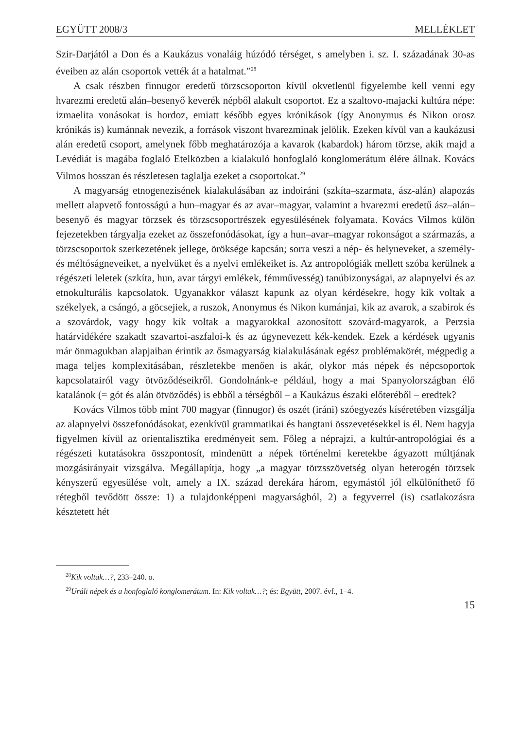EGYÜTT 2008/3 MELLÉKLET
Szir-Darjától a Don és a Kaukázus vonaláig húzódó térséget, s amelyben i. sz. I. századának 30-as éveiben az alán csoportok vették át a hatalmat.”<sup>28</sup>
A csak részben finnugor eredetű törzscsoporton kívül okvetlenül figyelembe kell venni egy hvarezmi eredetű alán–besenyő keverék népből alakult csoportot. Ez a szaltovo-majacki kultúra népe: izmaelita vonásokat is hordoz, emiatt később egyes krónikások (így Anonymus és Nikon orosz krónikás is) kumánnak nevezik, a források viszont hvarezminak jelölik. Ezeken kívül van a kaukázusi alán eredetű csoport, amelynek főbb meghatározója a kavarok (kabardok) három törzse, akik majd a Levédiát is magába foglaló Etelközben a kialakuló honfoglaló konglomerátum élére állnak. Kovács Vilmos hosszan és részletesen taglalja ezeket a csoportokat.<sup>29</sup>
A magyarság etnogenezisének kialakulásában az indoiráni (szkíta–szarmata, ász-alán) alapozás mellett alapvető fontosságú a hun–magyar és az avar–magyar, valamint a hvarezmi eredetű ász–alán–besenyő és magyar törzsek és törzscsoportrészek egyesülésének folyamata. Kovács Vilmos külön fejezetekben tárgyalja ezeket az összefonódásokat, így a hun–avar–magyar rokonságot a származás, a törzscsoportok szerkezetének jellege, öröksége kapcsán; sorra veszi a nép- és helyneveket, a személy- és méltóságneveiket, a nyelvüket és a nyelvi emlékeiket is. Az antropológiák mellett szóba kerülnek a régészeti leletek (szkíta, hun, avar tárgyi emlékek, fémművesség) tanúbizonyságai, az alapnyelvi és az etnokulturális kapcsolatok. Ugyanakkor választ kapunk az olyan kérdésekre, hogy kik voltak a székelyek, a csángó, a göcsejiek, a ruszok, Anonymus és Nikon kumánjai, kik az avarok, a szabirok és a szovárdok, vagy hogy kik voltak a magyarokkal azonosított szovárd-magyarok, a Perzsia határvidékére szakadt szavartoi-aszfaloi-k és az úgynevezett kék-kendek. Ezek a kérdések ugyanis már önmagukban alapjaiban érintik az ősmagyarság kialakulásának egész problémakörét, mégpedig a maga teljes komplexitásában, részletekbe menően is akár, olykor más népek és népcsoportok kapcsolatairól vagy ötvöződéseikről. Gondolnánk-e például, hogy a mai Spanyolországban élő katalánok (= gót és alán ötvöződés) is ebből a térségből – a Kaukázus északi előteréből – eredtek?
Kovács Vilmos több mint 700 magyar (finnugor) és oszét (iráni) szóegyezés kíséretében vizsgálja az alapnyelvi összefonódásokat, ezenkívül grammatikai és hangtani összevetésekkel is él. Nem hagyja figyelmen kívül az orientalisztika eredményeit sem. Főleg a néprajzi, a kultúr-antropológiai és a régészeti kutatásokra összpontosít, mindenütt a népek történelmi keretekbe ágyazott múltjának mozgásirányait vizsgálva. Megállapítja, hogy „a magyar törzsszövetség olyan heterogén törzsek kényszerű egyesülése volt, amely a IX. század derekára három, egymástól jól elkülöníthető fő rétegből tevődött össze: 1) a tulajdonképpeni magyarságból, 2) a fegyverrel (is) csatlakozásra késztetett hét
<sup>28</sup> Kik voltak…?, 233–240. o.
<sup>29</sup> Uráli népek és a honfoglaló konglomerátum. In: Kik voltak…?; és: Együtt, 2007. évf., 1–4.
15